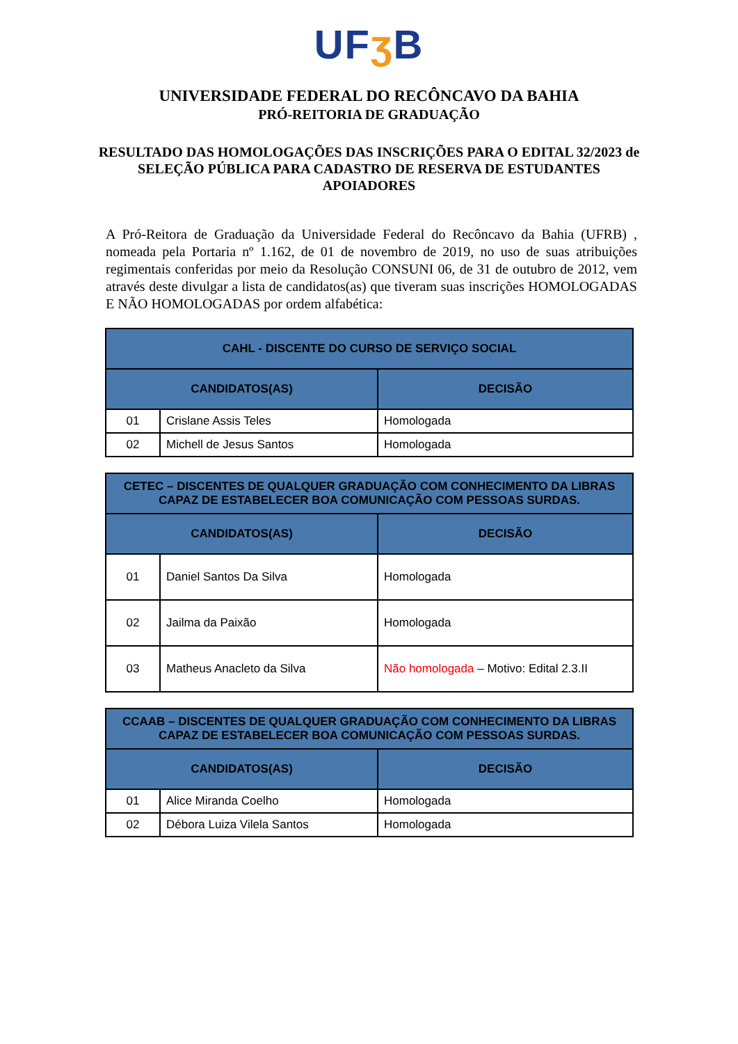UFʒ B
UNIVERSIDADE FEDERAL DO RECÔNCAVO DA BAHIA
PRÓ-REITORIA DE GRADUAÇÃO
RESULTADO DAS HOMOLOGAÇÕES DAS INSCRIÇÕES PARA O EDITAL 32/2023 de SELEÇÃO PÚBLICA PARA CADASTRO DE RESERVA DE ESTUDANTES APOIADORES
A Pró-Reitora de Graduação da Universidade Federal do Recôncavo da Bahia (UFRB) , nomeada pela Portaria nº 1.162, de 01 de novembro de 2019, no uso de suas atribuições regimentais conferidas por meio da Resolução CONSUNI 06, de 31 de outubro de 2012, vem através deste divulgar a lista de candidatos(as) que tiveram suas inscrições HOMOLOGADAS E NÃO HOMOLOGADAS por ordem alfabética:
| CAHL - DISCENTE DO CURSO DE SERVIÇO SOCIAL | | |
| --- | --- | --- |
| CANDIDATOS(AS) | | DECISÃO |
| 01 | Crislane Assis Teles | Homologada |
| 02 | Michell de Jesus Santos | Homologada |
| CETEC – DISCENTES DE QUALQUER GRADUAÇÃO COM CONHECIMENTO DA LIBRAS CAPAZ DE ESTABELECER BOA COMUNICAÇÃO COM PESSOAS SURDAS. | | |
| --- | --- | --- |
| CANDIDATOS(AS) | | DECISÃO |
| 01 | Daniel Santos Da Silva | Homologada |
| 02 | Jailma da Paixão | Homologada |
| 03 | Matheus Anacleto da Silva | Não homologada – Motivo: Edital 2.3.II |
| CCAAB – DISCENTES DE QUALQUER GRADUAÇÃO COM CONHECIMENTO DA LIBRAS CAPAZ DE ESTABELECER BOA COMUNICAÇÃO COM PESSOAS SURDAS. | | |
| --- | --- | --- |
| CANDIDATOS(AS) | | DECISÃO |
| 01 | Alice Miranda Coelho | Homologada |
| 02 | Débora Luiza Vilela Santos | Homologada |